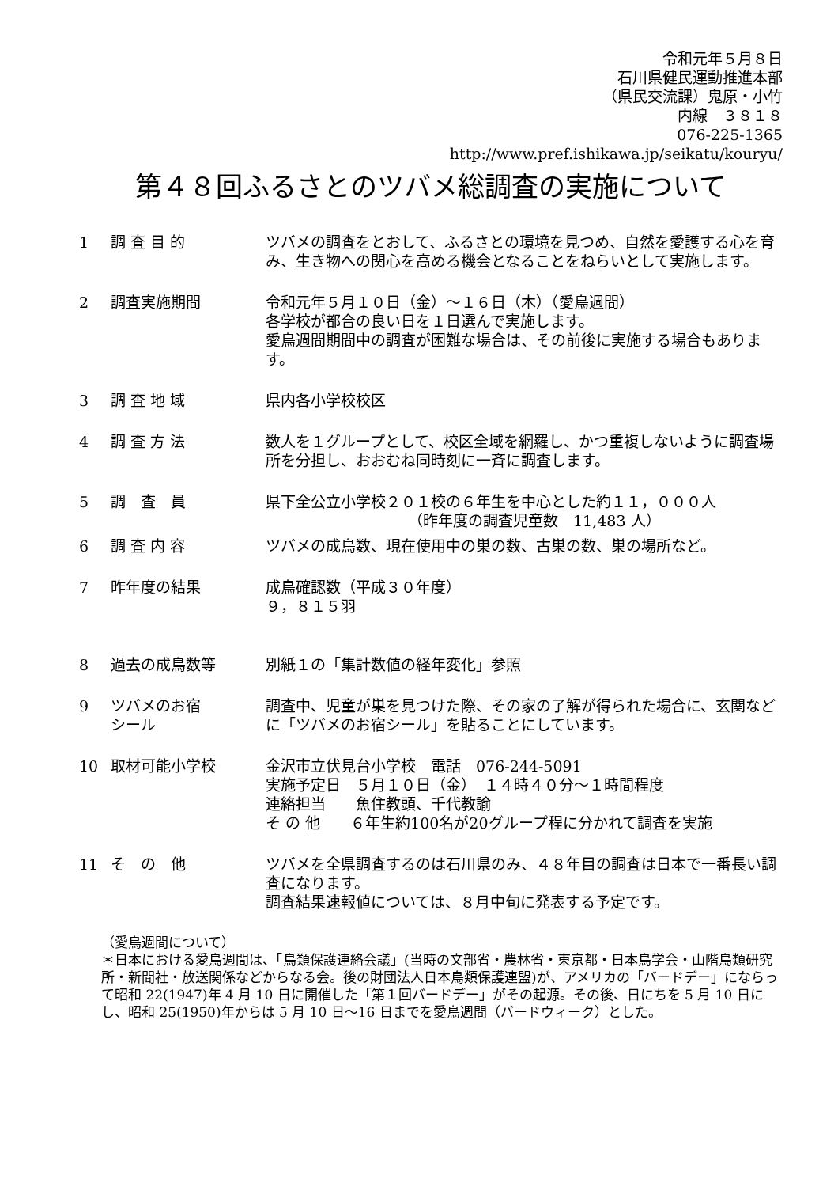令和元年５月８日
石川県健民運動推進本部
（県民交流課）鬼原・小竹
内線　３８１８
076-225-1365
http://www.pref.ishikawa.jp/seikatu/kouryu/
第４８回ふるさとのツバメ総調査の実施について
1 調 査 目 的 ツバメの調査をとおして、ふるさとの環境を見つめ、自然を愛護する心を育み、生き物への関心を高める機会となることをねらいとして実施します。
2 調査実施期間 令和元年５月１０日（金）～１６日（木）（愛鳥週間）
各学校が都合の良い日を１日選んで実施します。
愛鳥週間期間中の調査が困難な場合は、その前後に実施する場合もあります。
3 調 査 地 域 県内各小学校校区
4 調 査 方 法 数人を１グループとして、校区全域を網羅し、かつ重複しないように調査場所を分担し、おおむね同時刻に一斉に調査します。
5 調　査　員 県下全公立小学校２０１校の６年生を中心とした約１１，０００人
（昨年度の調査児童数　11,483 人）
6 調 査 内 容 ツバメの成鳥数、現在使用中の巣の数、古巣の数、巣の場所など。
7 昨年度の結果 成鳥確認数（平成３０年度）
９，８１５羽
8 過去の成鳥数等 別紙１の「集計数値の経年変化」参照
9 ツバメのお宿
シール
調査中、児童が巣を見つけた際、その家の了解が得られた場合に、玄関などに「ツバメのお宿シール」を貼ることにしています。
10 取材可能小学校 金沢市立伏見台小学校　電話　076-244-5091
実施予定日　５月１０日（金）　１４時４０分～１時間程度
連絡担当　　魚住教頭、千代教諭
そ の 他　　６年生約100名が20グループ程に分かれて調査を実施
11 そ　の　他 ツバメを全県調査するのは石川県のみ、４８年目の調査は日本で一番長い調査になります。
調査結果速報値については、８月中旬に発表する予定です。
（愛鳥週間について）
＊日本における愛鳥週間は、「鳥類保護連絡会議」(当時の文部省・農林省・東京都・日本鳥学会・山階鳥類研究所・新聞社・放送関係などからなる会。後の財団法人日本鳥類保護連盟)が、アメリカの「バードデー」にならって昭和 22(1947)年 4 月 10 日に開催した「第１回バードデー」がその起源。その後、日にちを 5 月 10 日にし、昭和 25(1950)年からは 5 月 10 日～16 日までを愛鳥週間（バードウィーク）とした。